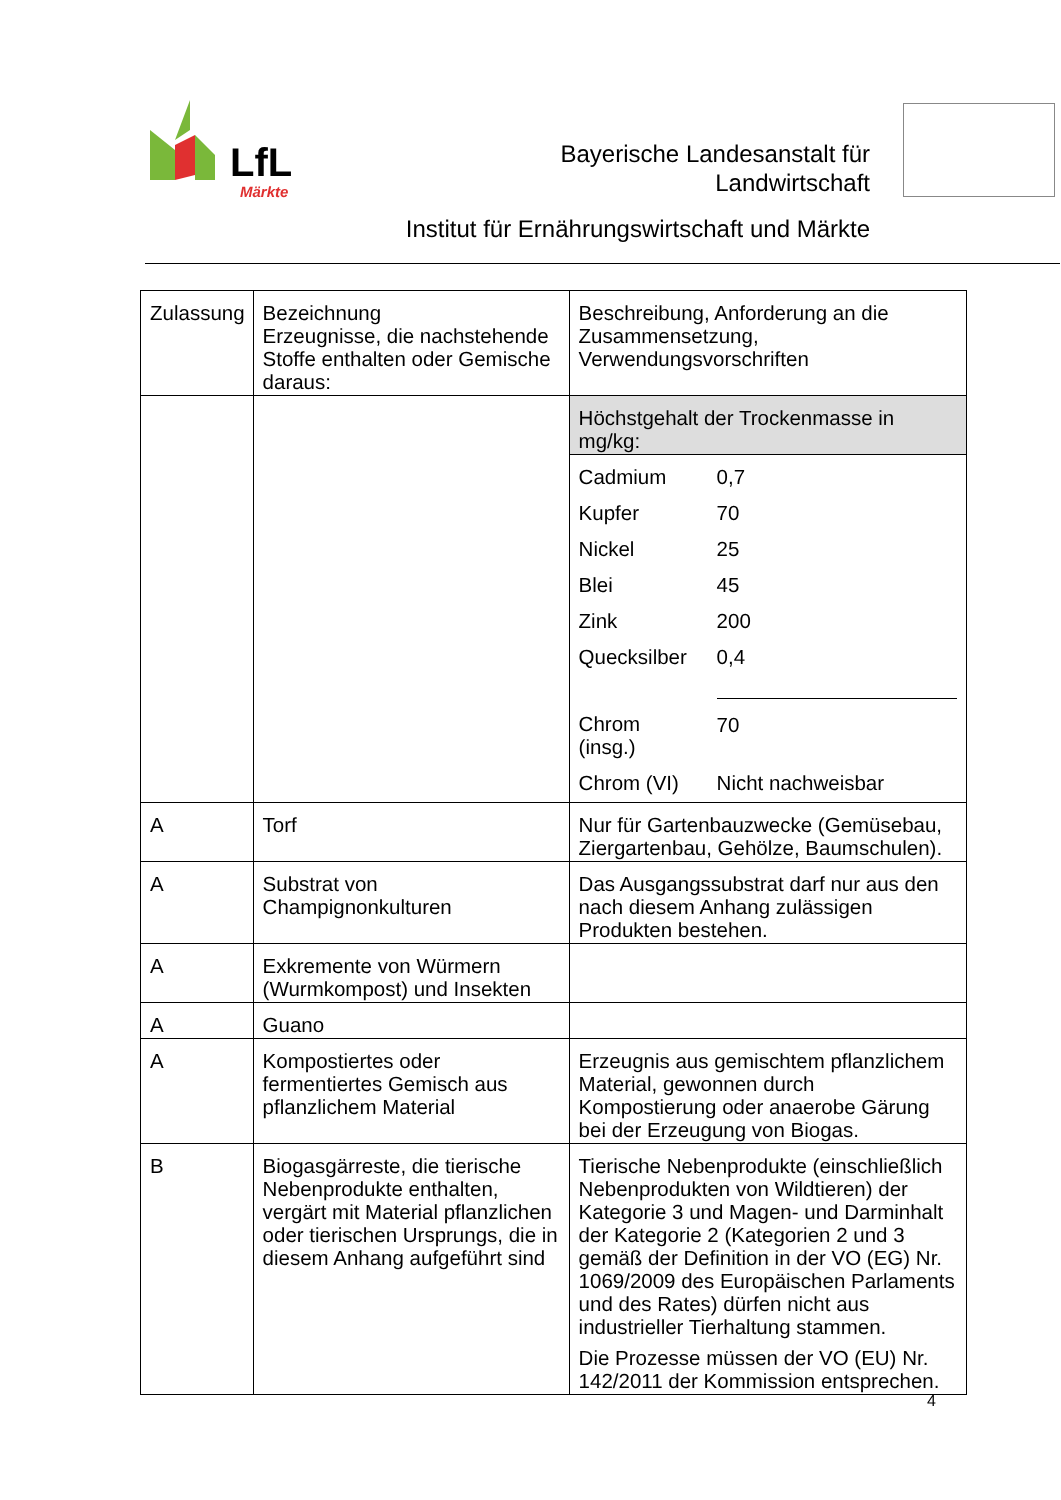LfL
Märkte
Bayerische Landesanstalt für
Landwirtschaft
Institut für Ernährungswirtschaft und Märkte
| Zulassung | Bezeichnung Erzeugnisse, die nachstehende Stoffe enthalten oder Gemische daraus: | Beschreibung, Anforderung an die Zusammensetzung, Verwendungsvorschriften |
| | | Höchstgehalt der Trockenmasse in mg/kg: / Cadmium / 0,7 / / Kupfer / 70 / / Nickel / 25 / / Blei / 45 / / Zink / 200 / / Quecksilber / 0,4 / / Chrom (insg.) / 70 / / Chrom (VI) / Nicht nachweisbar / |
| A | Torf | Nur für Gartenbauzwecke (Gemüsebau, Ziergartenbau, Gehölze, Baumschulen). |
| A | Substrat von Champignonkulturen | Das Ausgangssubstrat darf nur aus den nach diesem Anhang zulässigen Produkten bestehen. |
| A | Exkremente von Würmern (Wurmkompost) und Insekten | |
| A | Guano | |
| A | Kompostiertes oder fermentiertes Gemisch aus pflanzlichem Material | Erzeugnis aus gemischtem pflanzlichem Material, gewonnen durch Kompostierung oder anaerobe Gärung bei der Erzeugung von Biogas. |
| B | Biogasgärreste, die tierische Nebenprodukte enthalten, vergärt mit Material pflanzlichen oder tierischen Ursprungs, die in diesem Anhang aufgeführt sind | Tierische Nebenprodukte (einschließlich Nebenprodukten von Wildtieren) der Kategorie 3 und Magen- und Darminhalt der Kategorie 2 (Kategorien 2 und 3 gemäß der Definition in der VO (EG) Nr. 1069/2009 des Europäischen Parlaments und des Rates) dürfen nicht aus industrieller Tierhaltung stammen. Die Prozesse müssen der VO (EU) Nr. 142/2011 der Kommission entsprechen. |
4